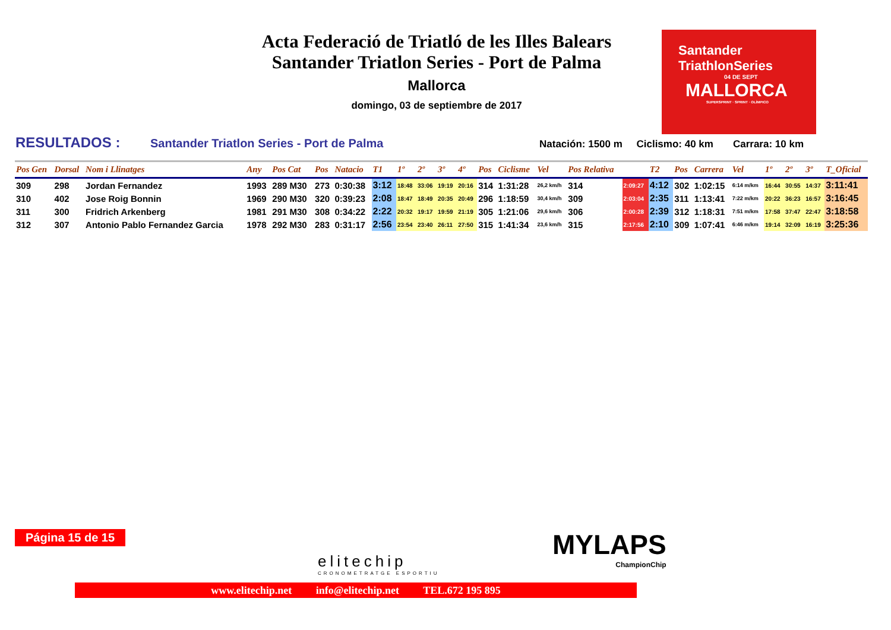Acta Federació de Triatló de les Illes Balears
Santander Triatlon Series - Port de Palma
Mallorca
domingo, 03 de septiembre de 2017
Santander
TriathlonSeries
04 DE SEPT
MALLORCA
SUPERSPRINT · SPRINT · OLÍMPICO
RESULTADOS : Santander Triatlon Series - Port de Palma Natación: 1500 m Ciclismo: 40 km Carrara: 10 km
| Pos Gen | Dorsal | Nom i Llinatges | Any | Pos Cat | Pos | Natacio | T1 | 1º | 2º | 3º | 4º | Pos | Ciclisme | Vel | Pos Relativa | | T2 | Pos | Carrera | Vel | 1º | 2º | 3º | T_Oficial |
| --- | --- | --- | --- | --- | --- | --- | --- | --- | --- | --- | --- | --- | --- | --- | --- | --- | --- | --- | --- | --- | --- | --- | --- | --- |
| 309 | 298 | Jordan Fernandez | 1993 | 289 M30 | 273 | 0:30:38 | 3:12 | 18:48 | 33:06 | 19:19 | 20:16 | 314 | 1:31:28 | 26,2 km/h | 314 | 2:09:27 | 4:12 | 302 | 1:02:15 | 6:14 m/km | 16:44 | 30:55 | 14:37 | 3:11:41 |
| 310 | 402 | Jose Roig Bonnin | 1969 | 290 M30 | 320 | 0:39:23 | 2:08 | 18:47 | 18:49 | 20:35 | 20:49 | 296 | 1:18:59 | 30,4 km/h | 309 | 2:03:04 | 2:35 | 311 | 1:13:41 | 7:22 m/km | 20:22 | 36:23 | 16:57 | 3:16:45 |
| 311 | 300 | Fridrich Arkenberg | 1981 | 291 M30 | 308 | 0:34:22 | 2:22 | 20:32 | 19:17 | 19:59 | 21:19 | 305 | 1:21:06 | 29,6 km/h | 306 | 2:00:28 | 2:39 | 312 | 1:18:31 | 7:51 m/km | 17:58 | 37:47 | 22:47 | 3:18:58 |
| 312 | 307 | Antonio Pablo Fernandez Garcia | 1978 | 292 M30 | 283 | 0:31:17 | 2:56 | 23:54 | 23:40 | 26:11 | 27:50 | 315 | 1:41:34 | 23,6 km/h | 315 | 2:17:56 | 2:10 | 309 | 1:07:41 | 6:46 m/km | 19:14 | 32:09 | 16:19 | 3:25:36 |
Página 15 de 15
elitechip
CRONOMETRATGE ESPORTIU
MYLAPS
ChampionChip
www.elitechip.net info@elitechip.net TEL.672 195 895